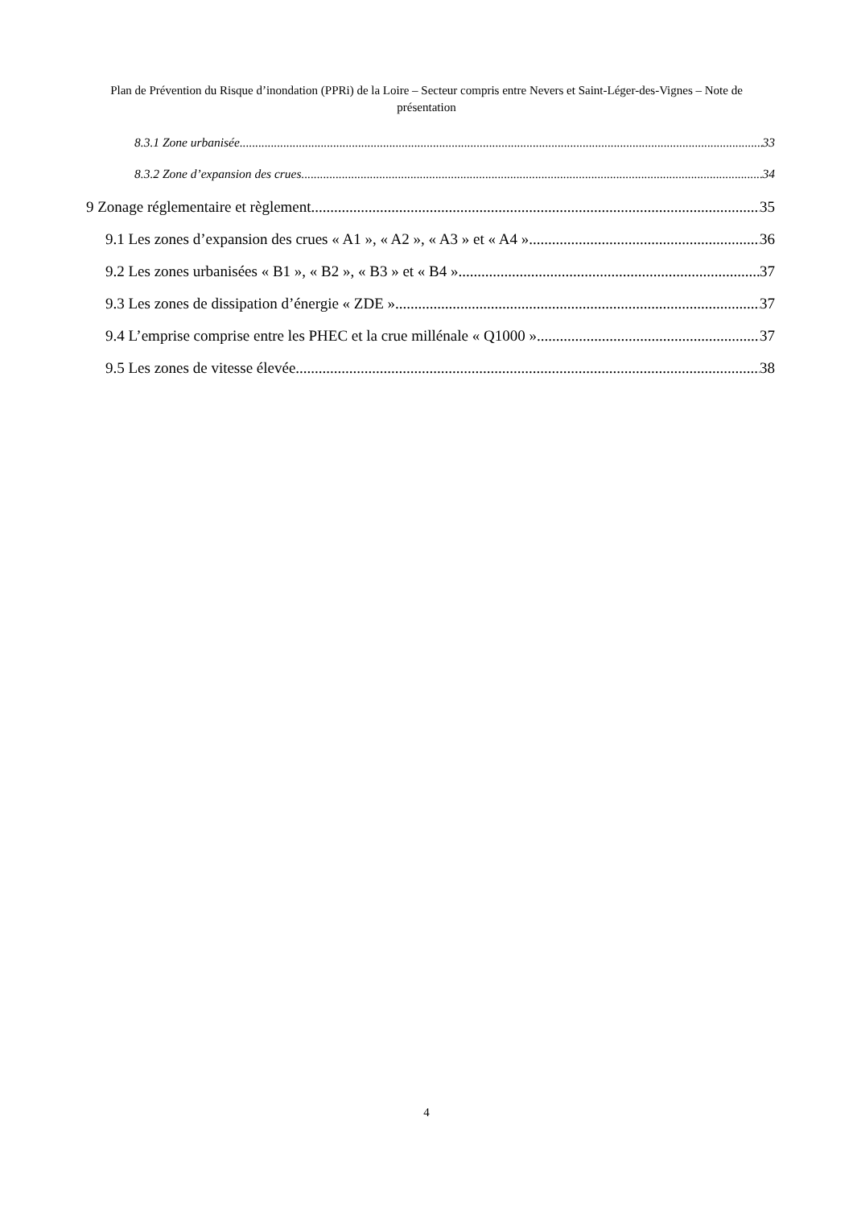Plan de Prévention du Risque d’inondation (PPRi) de la Loire – Secteur compris entre Nevers et Saint-Léger-des-Vignes – Note de présentation
8.3.1 Zone urbanisée 33
8.3.2 Zone d’expansion des crues 34
9 Zonage réglementaire et règlement 35
9.1 Les zones d’expansion des crues « A1 », « A2 », « A3 » et « A4 » 36
9.2 Les zones urbanisées « B1 », « B2 », « B3 » et « B4 » 37
9.3 Les zones de dissipation d’énergie « ZDE » 37
9.4 L’emprise comprise entre les PHEC et la crue millénale « Q1000 » 37
9.5 Les zones de vitesse élevée 38
4